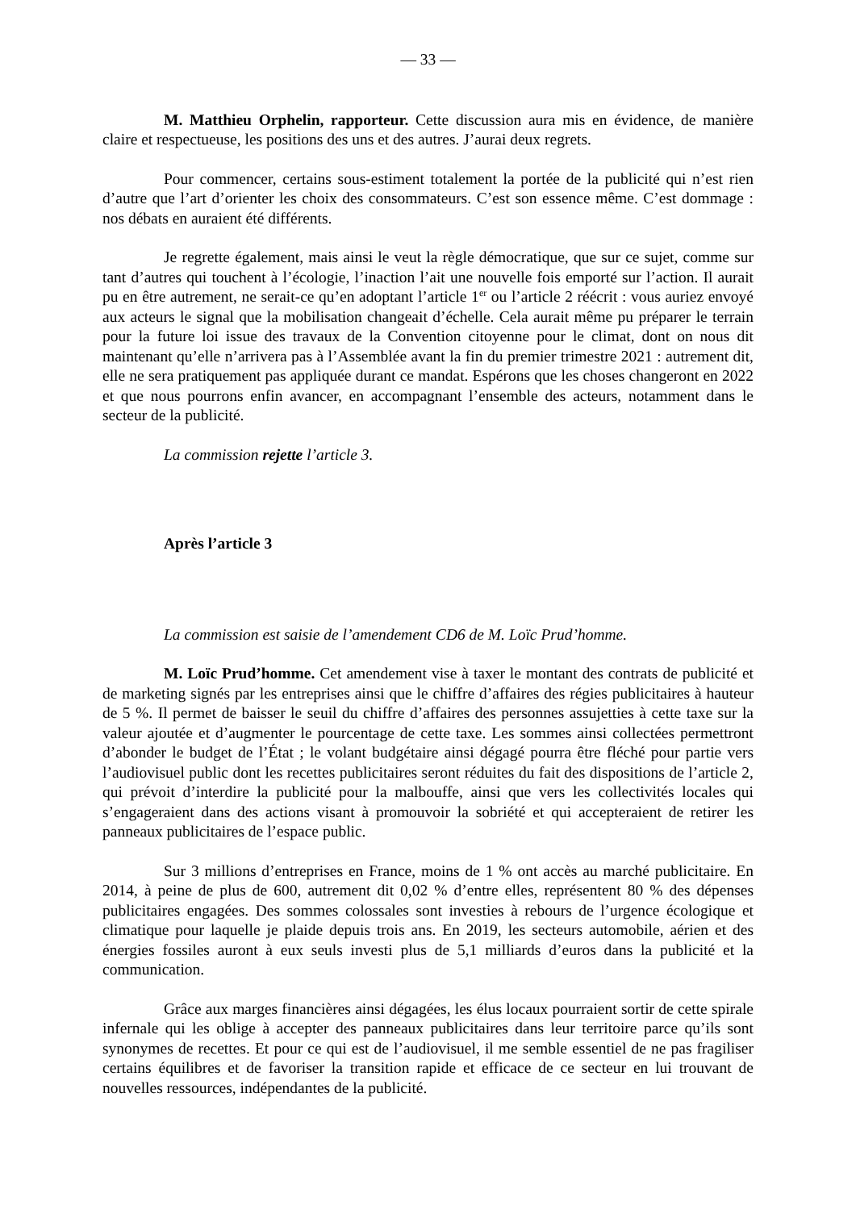— 33 —
M. Matthieu Orphelin, rapporteur. Cette discussion aura mis en évidence, de manière claire et respectueuse, les positions des uns et des autres. J’aurai deux regrets.
Pour commencer, certains sous-estiment totalement la portée de la publicité qui n’est rien d’autre que l’art d’orienter les choix des consommateurs. C’est son essence même. C’est dommage : nos débats en auraient été différents.
Je regrette également, mais ainsi le veut la règle démocratique, que sur ce sujet, comme sur tant d’autres qui touchent à l’écologie, l’inaction l’ait une nouvelle fois emporté sur l’action. Il aurait pu en être autrement, ne serait-ce qu’en adoptant l’article 1<sup>er</sup> ou l’article 2 réécrit : vous auriez envoyé aux acteurs le signal que la mobilisation changeait d’échelle. Cela aurait même pu préparer le terrain pour la future loi issue des travaux de la Convention citoyenne pour le climat, dont on nous dit maintenant qu’elle n’arrivera pas à l’Assemblée avant la fin du premier trimestre 2021 : autrement dit, elle ne sera pratiquement pas appliquée durant ce mandat. Espérons que les choses changeront en 2022 et que nous pourrons enfin avancer, en accompagnant l’ensemble des acteurs, notamment dans le secteur de la publicité.
La commission rejette l’article 3.
Après l’article 3
La commission est saisie de l’amendement CD6 de M. Loïc Prud’homme.
M. Loïc Prud’homme. Cet amendement vise à taxer le montant des contrats de publicité et de marketing signés par les entreprises ainsi que le chiffre d’affaires des régies publicitaires à hauteur de 5 %. Il permet de baisser le seuil du chiffre d’affaires des personnes assujetties à cette taxe sur la valeur ajoutée et d’augmenter le pourcentage de cette taxe. Les sommes ainsi collectées permettront d’abonder le budget de l’État ; le volant budgétaire ainsi dégagé pourra être fléché pour partie vers l’audiovisuel public dont les recettes publicitaires seront réduites du fait des dispositions de l’article 2, qui prévoit d’interdire la publicité pour la malbouffe, ainsi que vers les collectivités locales qui s’engageraient dans des actions visant à promouvoir la sobriété et qui accepteraient de retirer les panneaux publicitaires de l’espace public.
Sur 3 millions d’entreprises en France, moins de 1 % ont accès au marché publicitaire. En 2014, à peine de plus de 600, autrement dit 0,02 % d’entre elles, représentent 80 % des dépenses publicitaires engagées. Des sommes colossales sont investies à rebours de l’urgence écologique et climatique pour laquelle je plaide depuis trois ans. En 2019, les secteurs automobile, aérien et des énergies fossiles auront à eux seuls investi plus de 5,1 milliards d’euros dans la publicité et la communication.
Grâce aux marges financières ainsi dégagées, les élus locaux pourraient sortir de cette spirale infernale qui les oblige à accepter des panneaux publicitaires dans leur territoire parce qu’ils sont synonymes de recettes. Et pour ce qui est de l’audiovisuel, il me semble essentiel de ne pas fragiliser certains équilibres et de favoriser la transition rapide et efficace de ce secteur en lui trouvant de nouvelles ressources, indépendantes de la publicité.